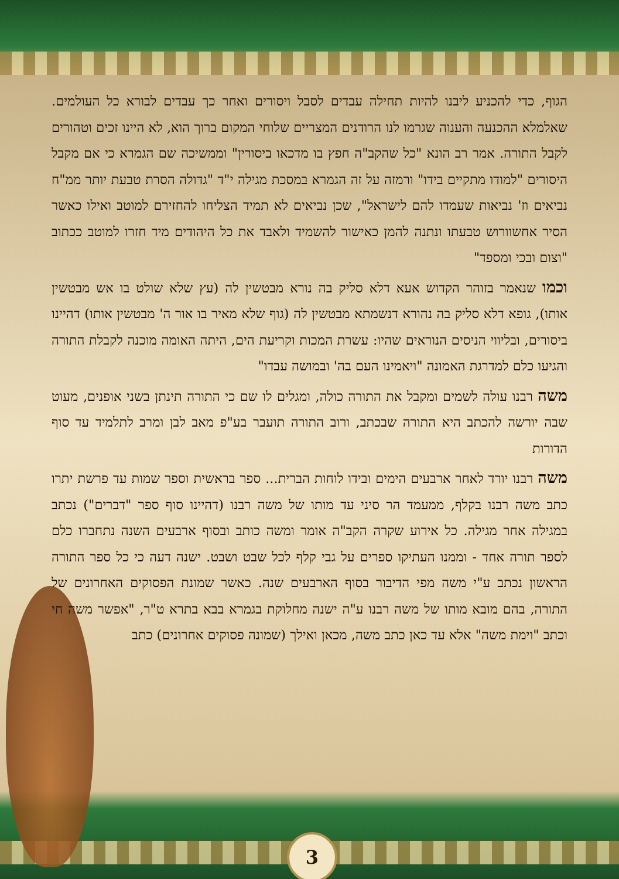הגוף, כדי להכניע ליבנו להיות תחילה עבדים לסבל ויסורים ואחר כך עבדים לבורא כל העולמים. שאלמלא ההכנעה והענוה שגרמו לנו הרודנים המצריים שלוחי המקום ברוך הוא, לא היינו זכים וטהורים לקבל התורה. אמר רב הונא "כל שהקב"ה חפץ בו מדכאו ביסורין" וממשיכה שם הגמרא כי אם מקבל היסורים "למודו מתקיים בידו" ורמזה על זה הגמרא במסכת מגילה י"ד "גדולה הסרת טבעת יותר ממ"ח נביאים וז' נביאות שעמדו להם לישראל", שכן נביאים לא תמיד הצליחו להחזירם למוטב ואילו כאשר הסיר אחשוורוש טבעתו ונתנה להמן כאישור להשמיד ולאבד את כל היהודים מיד חזרו למוטב ככתוב "וצום ובכי ומספד"
וכמו שנאמר בזוהר הקדוש אעא דלא סליק בה נורא מבטשין לה (עץ שלא שולט בו אש מבטשין אותו), גופא דלא סליק בה נהורא דנשמתא מבטשין לה (גוף שלא מאיר בו אור ה' מבטשין אותו) דהיינו ביסורים, ובליווי הניסים הנוראים שהיו: עשרת המכות וקריעת הים, היתה האומה מוכנה לקבלת התורה והגיעו כלם למדרגת האמונה "ויאמינו העם בה' ובמושה עבדו"
משה רבנו עולה לשמים ומקבל את התורה כולה, ומגלים לו שם כי התורה תינתן בשני אופנים, מעוט שבה יורשה להכתב היא התורה שבכתב, ורוב התורה תועבר בע"פ מאב לבן ומרב לתלמיד עד סוף הדורות
משה רבנו יורד לאחר ארבעים הימים ובידו לוחות הברית... ספר בראשית וספר שמות עד פרשת יתרו כתב משה רבנו בקלף, ממעמד הר סיני עד מותו של משה רבנו (דהיינו סוף ספר "דברים") נכתב במגילה אחר מגילה. כל אירוע שקרה הקב"ה אומר ומשה כותב ובסוף ארבעים השנה נתחברו כלם לספר תורה אחד - וממנו העתיקו ספרים על גבי קלף לכל שבט ושבט. ישנה דעה כי כל ספר התורה הראשון נכתב ע"י משה מפי הדיבור בסוף הארבעים שנה. כאשר שמונת הפסוקים האחרונים של התורה, בהם מובא מותו של משה רבנו ע"ה ישנה מחלוקת בגמרא בבא בתרא ט"ר, "אפשר משה חי וכתב "וימת משה" אלא עד כאן כתב משה, מכאן ואילך (שמונה פסוקים אחרונים) כתב
3